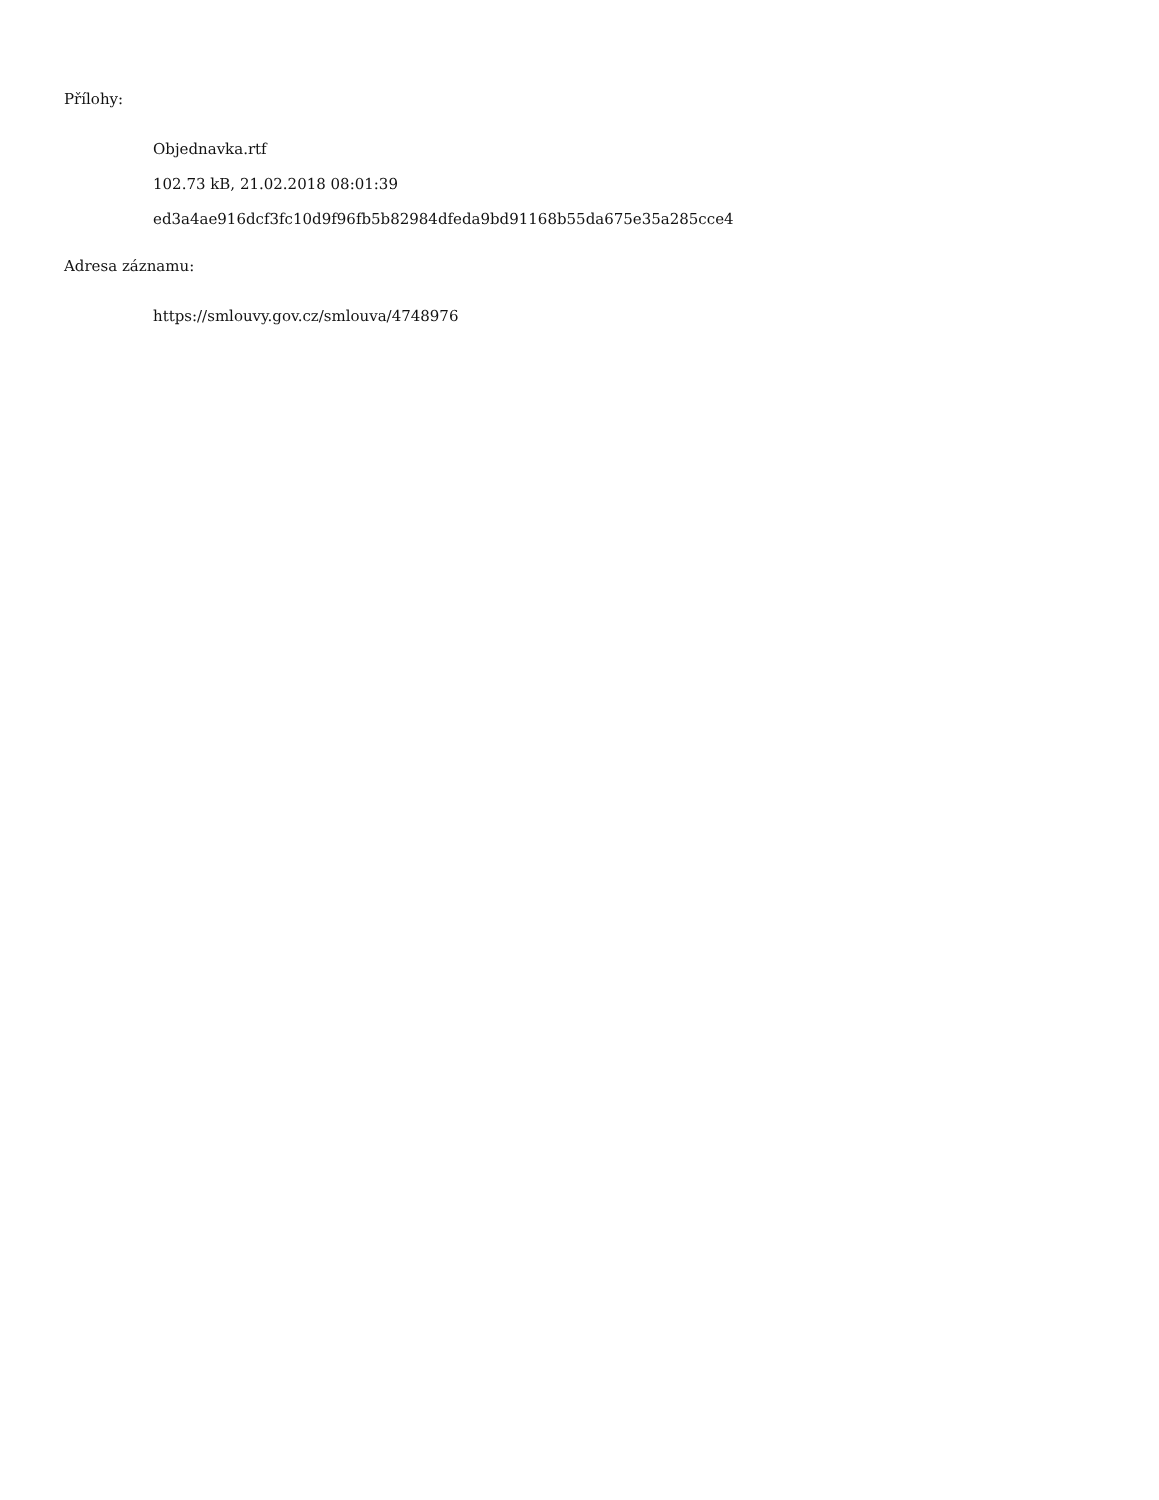Přílohy:
Objednavka.rtf
102.73 kB, 21.02.2018 08:01:39
ed3a4ae916dcf3fc10d9f96fb5b82984dfeda9bd91168b55da675e35a285cce4
Adresa záznamu:
https://smlouvy.gov.cz/smlouva/4748976